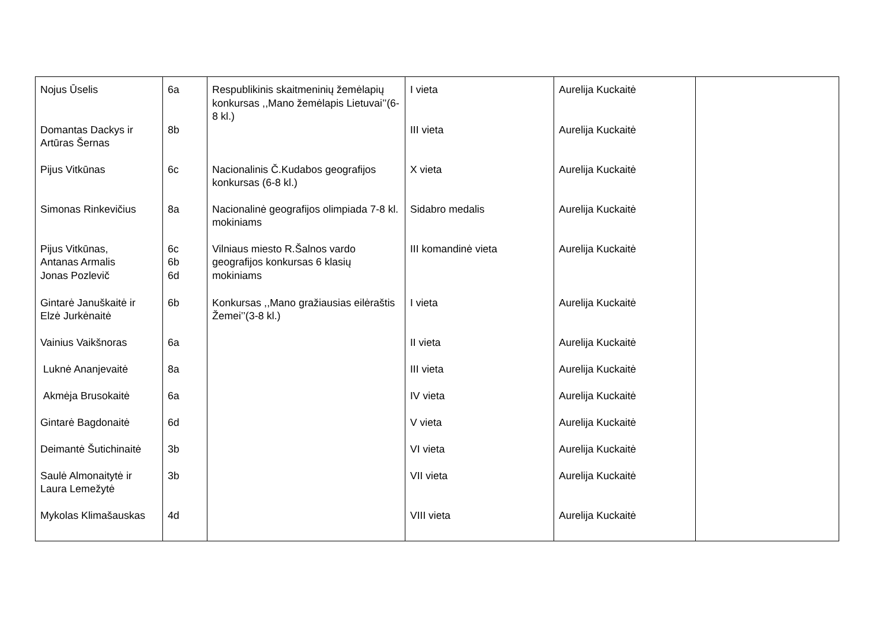| Nojus Ūselis | 6a | Respublikinis skaitmeninių žemėlapių konkursas ,,Mano žemėlapis Lietuvai’’(6-8 kl.) | I vieta | Aurelija Kuckaitė | |
| Domantas Dackys ir Artūras Šernas | 8b | | III vieta | Aurelija Kuckaitė | |
| Pijus Vitkūnas | 6c | Nacionalinis Č.Kudabos geografijos konkursas (6-8 kl.) | X vieta | Aurelija Kuckaitė | |
| Simonas Rinkevičius | 8a | Nacionalinė geografijos olimpiada 7-8 kl. mokiniams | Sidabro medalis | Aurelija Kuckaitė | |
| Pijus Vitkūnas, Antanas Armalis Jonas Pozlevič | 6c 6b 6d | Vilniaus miesto R.Šalnos vardo geografijos konkursas 6 klasių mokiniams | III komandinė vieta | Aurelija Kuckaitė | |
| Gintarė Januškaitė ir Elzė Jurkėnaitė | 6b | Konkursas ,,Mano gražiausias eilėraštis Žemei’’(3-8 kl.) | I vieta | Aurelija Kuckaitė | |
| Vainius Vaikšnoras | 6a | | II vieta | Aurelija Kuckaitė | |
| Luknė Ananjevaitė | 8a | | III vieta | Aurelija Kuckaitė | |
| Akmėja Brusokaitė | 6a | | IV vieta | Aurelija Kuckaitė | |
| Gintarė Bagdonaitė | 6d | | V vieta | Aurelija Kuckaitė | |
| Deimantė Šutichinaitė | 3b | | VI vieta | Aurelija Kuckaitė | |
| Saulė Almonaitytė ir Laura Lemežytė | 3b | | VII vieta | Aurelija Kuckaitė | |
| Mykolas Klimašauskas | 4d | | VIII vieta | Aurelija Kuckaitė | |